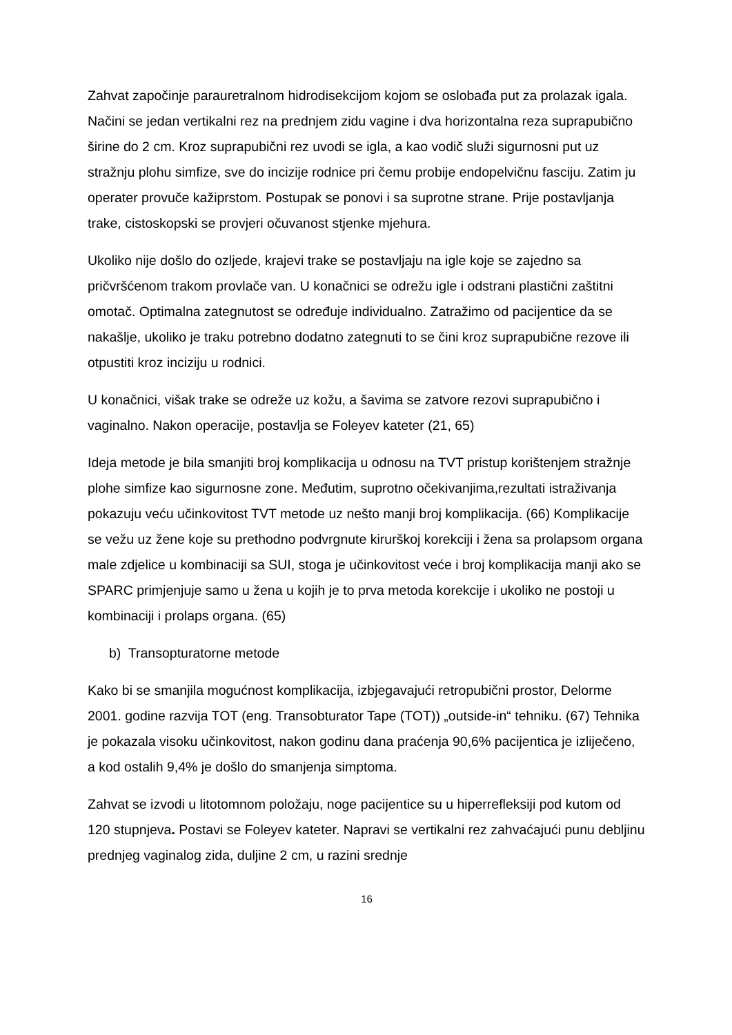Zahvat započinje parauretralnom hidrodisekcijom kojom se oslobađa put za prolazak igala. Načini se jedan vertikalni rez na prednjem zidu vagine i dva horizontalna reza suprapubično širine do 2 cm. Kroz suprapubični rez uvodi se igla, a kao vodič služi sigurnosni put uz stražnju plohu simfize, sve do incizije rodnice pri čemu probije endopelvičnu fasciju. Zatim ju operater provuče kažiprstom. Postupak se ponovi i sa suprotne strane. Prije postavljanja trake, cistoskopski se provjeri očuvanost stjenke mjehura.
Ukoliko nije došlo do ozljede, krajevi trake se postavljaju na igle koje se zajedno sa pričvršćenom trakom provlače van. U konačnici se odrežu igle i odstrani plastični zaštitni omotač. Optimalna zategnutost se određuje individualno. Zatražimo od pacijentice da se nakašlje, ukoliko je traku potrebno dodatno zategnuti to se čini kroz suprapubične rezove ili otpustiti kroz inciziju u rodnici.
U konačnici, višak trake se odreže uz kožu, a šavima se zatvore rezovi suprapubično i vaginalno. Nakon operacije, postavlja se Foleyev kateter (21, 65)
Ideja metode je bila smanjiti broj komplikacija u odnosu na TVT pristup korištenjem stražnje plohe simfize kao sigurnosne zone. Međutim, suprotno očekivanjima,rezultati istraživanja pokazuju veću učinkovitost TVT metode uz nešto manji broj komplikacija. (66) Komplikacije se vežu uz žene koje su prethodno podvrgnute kirurškoj korekciji i žena sa prolapsom organa male zdjelice u kombinaciji sa SUI, stoga je učinkovitost veće i broj komplikacija manji ako se SPARC primjenjuje samo u žena u kojih je to prva metoda korekcije i ukoliko ne postoji u kombinaciji i prolaps organa. (65)
b) Transopturatorne metode
Kako bi se smanjila mogućnost komplikacija, izbjegavajući retropubični prostor, Delorme 2001. godine razvija TOT (eng. Transobturator Tape (TOT)) „outside-in“ tehniku. (67) Tehnika je pokazala visoku učinkovitost, nakon godinu dana praćenja 90,6% pacijentica je izliječeno, a kod ostalih 9,4% je došlo do smanjenja simptoma.
Zahvat se izvodi u litotomnom položaju, noge pacijentice su u hiperrefleksiji pod kutom od 120 stupnjeva. Postavi se Foleyev kateter. Napravi se vertikalni rez zahvaćajući punu debljinu prednjeg vaginalog zida, duljine 2 cm, u razini srednje
16